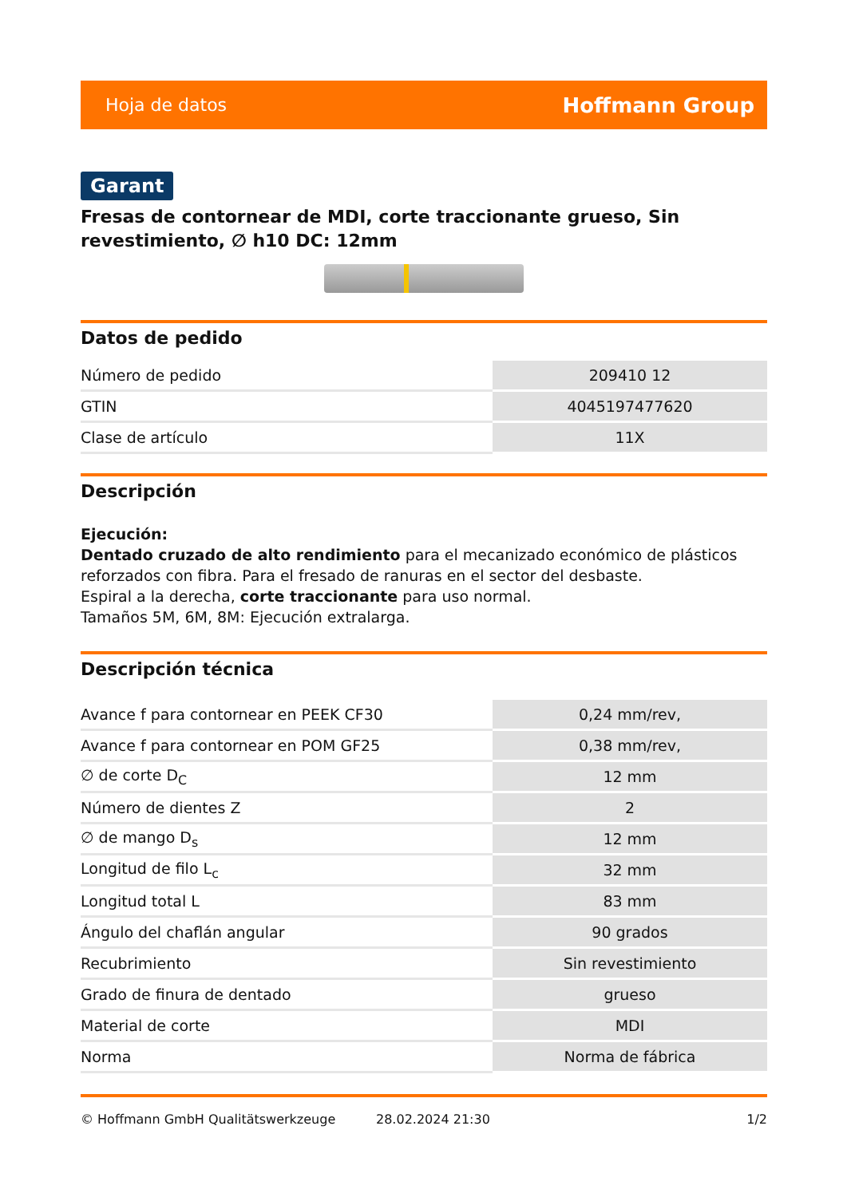Hoja de datos Hoffmann Group
Garant
Fresas de contornear de MDI, corte traccionante grueso, Sin revestimiento, ∅ h10 DC: 12mm
Datos de pedido
| Número de pedido | 209410 12 |
| GTIN | 4045197477620 |
| Clase de artículo | 11X |
Descripción
Ejecución:
Dentado cruzado de alto rendimiento para el mecanizado económico de plásticos reforzados con fibra. Para el fresado de ranuras en el sector del desbaste.
Espiral a la derecha, corte traccionante para uso normal.
Tamaños 5M, 6M, 8M: Ejecución extralarga.
Descripción técnica
| Avance f para contornear en PEEK CF30 | 0,24 mm/rev, |
| Avance f para contornear en POM GF25 | 0,38 mm/rev, |
| ∅ de corte D<sub>C</sub> | 12 mm |
| Número de dientes Z | 2 |
| ∅ de mango D<sub>s</sub> | 12 mm |
| Longitud de filo L<sub>c</sub> | 32 mm |
| Longitud total L | 83 mm |
| Ángulo del chaflán angular | 90 grados |
| Recubrimiento | Sin revestimiento |
| Grado de finura de dentado | grueso |
| Material de corte | MDI |
| Norma | Norma de fábrica |
© Hoffmann GmbH Qualitätswerkzeuge 28.02.2024 21:30 1/2